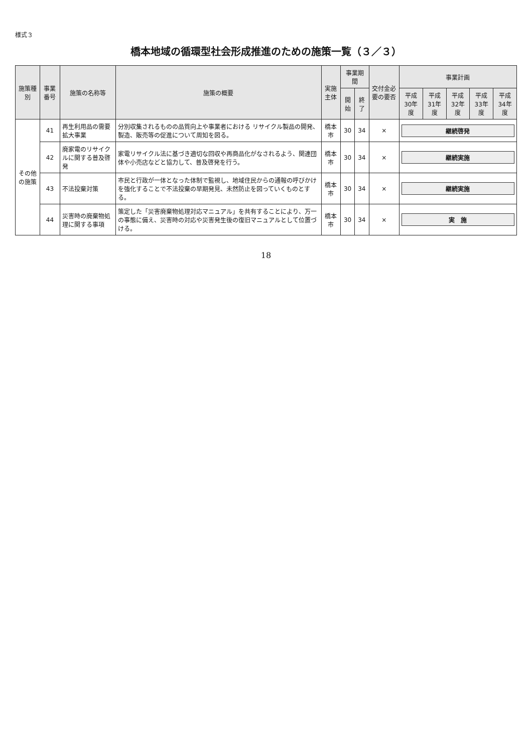様式３
橋本地域の循環型社会形成推進のための施策一覧（３／３）
| 施策種別 | 事業番号 | 施策の名称等 | 施策の概要 | 実施主体 | 事業期間 | | 交付金必要の要否 | 事業計画 | | | | |
| --- | --- | --- | --- | --- | --- | --- | --- | --- | --- | --- | --- | --- |
| | | | | | 開始 | 終了 | | 平成30年度 | 平成31年度 | 平成32年度 | 平成33年度 | 平成34年度 |
| その他の施策 | 41 | 再生利用品の需要拡大事業 | 分別収集されるものの品質向上や事業者における リサイクル製品の開発、製造、販売等の促進について周知を図る。 | 橋本市 | 30 | 34 | × | 継続啓発 | | | | |
| | 42 | 廃家電のリサイクルに関する普及啓発 | 家電リサイクル法に基づき適切な回収や再商品化がなされるよう、関連団体や小売店などと協力して、普及啓発を行う。 | 橋本市 | 30 | 34 | × | 継続実施 | | | | |
| | 43 | 不法投棄対策 | 市民と行政が一体となった体制で監視し、地域住民からの通報の呼びかけを強化することで不法投棄の早期発見、未然防止を図っていくものとする。 | 橋本市 | 30 | 34 | × | 継続実施 | | | | |
| | 44 | 災害時の廃棄物処理に関する事項 | 策定した「災害廃棄物処理対応マニュアル」を共有することにより、万一の事態に備え、災害時の対応や災害発生後の復旧マニュアルとして位置づける。 | 橋本市 | 30 | 34 | × | 実 施 | | | | |
18